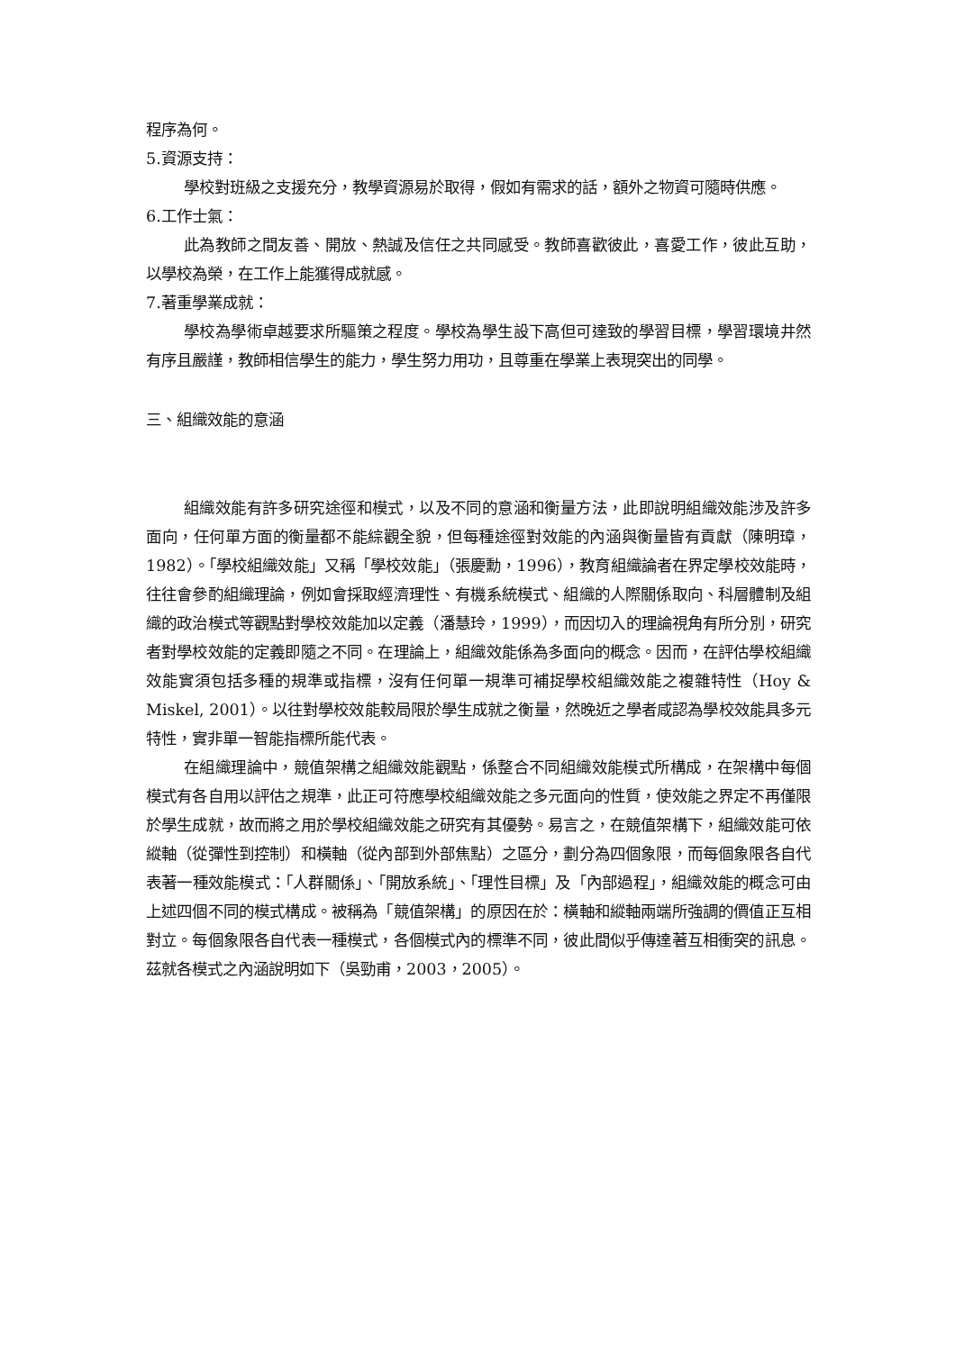程序為何。
5.資源支持：
學校對班級之支援充分，教學資源易於取得，假如有需求的話，額外之物資可隨時供應。
6.工作士氣：
此為教師之間友善、開放、熱誠及信任之共同感受。教師喜歡彼此，喜愛工作，彼此互助，以學校為榮，在工作上能獲得成就感。
7.著重學業成就：
學校為學術卓越要求所驅策之程度。學校為學生設下高但可達致的學習目標，學習環境井然有序且嚴謹，教師相信學生的能力，學生努力用功，且尊重在學業上表現突出的同學。
三、組織效能的意涵
組織效能有許多研究途徑和模式，以及不同的意涵和衡量方法，此即說明組織效能涉及許多面向，任何單方面的衡量都不能綜觀全貌，但每種途徑對效能的內涵與衡量皆有貢獻（陳明璋，1982）。「學校組織效能」又稱「學校效能」（張慶勳，1996），教育組織論者在界定學校效能時，往往會參酌組織理論，例如會採取經濟理性、有機系統模式、組織的人際關係取向、科層體制及組織的政治模式等觀點對學校效能加以定義（潘慧玲，1999），而因切入的理論視角有所分別，研究者對學校效能的定義即隨之不同。在理論上，組織效能係為多面向的概念。因而，在評估學校組織效能實須包括多種的規準或指標，沒有任何單一規準可補捉學校組織效能之複雜特性（Hoy & Miskel, 2001）。以往對學校效能較局限於學生成就之衡量，然晚近之學者咸認為學校效能具多元特性，實非單一智能指標所能代表。
在組織理論中，競值架構之組織效能觀點，係整合不同組織效能模式所構成，在架構中每個模式有各自用以評估之規準，此正可符應學校組織效能之多元面向的性質，使效能之界定不再僅限於學生成就，故而將之用於學校組織效能之研究有其優勢。易言之，在競值架構下，組織效能可依縱軸（從彈性到控制）和橫軸（從內部到外部焦點）之區分，劃分為四個象限，而每個象限各自代表著一種效能模式：「人群關係」、「開放系統」、「理性目標」及「內部過程」，組織效能的概念可由上述四個不同的模式構成。被稱為「競值架構」的原因在於：橫軸和縱軸兩端所強調的價值正互相對立。每個象限各自代表一種模式，各個模式內的標準不同，彼此間似乎傳達著互相衝突的訊息。茲就各模式之內涵說明如下（吳勁甫，2003，2005）。